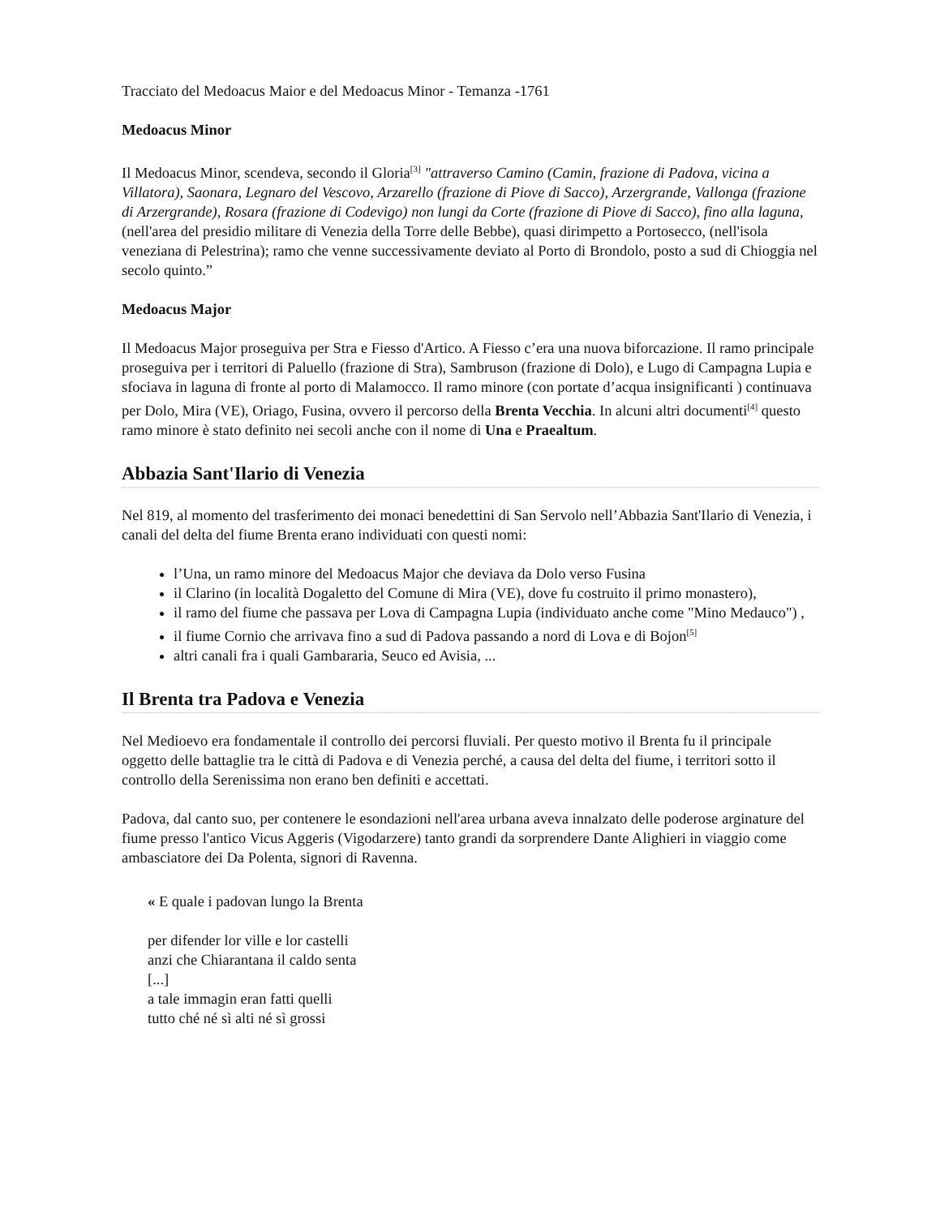Tracciato del Medoacus Maior e del Medoacus Minor - Temanza -1761
Medoacus Minor
Il Medoacus Minor, scendeva, secondo il Gloria<sup>[3]</sup> "attraverso Camino (Camin, frazione di Padova, vicina a Villatora), Saonara, Legnaro del Vescovo, Arzarello (frazione di Piove di Sacco), Arzergrande, Vallonga (frazione di Arzergrande), Rosara (frazione di Codevigo) non lungi da Corte (frazione di Piove di Sacco), fino alla laguna, (nell'area del presidio militare di Venezia della Torre delle Bebbe), quasi dirimpetto a Portosecco, (nell'isola veneziana di Pelestrina); ramo che venne successivamente deviato al Porto di Brondolo, posto a sud di Chioggia nel secolo quinto.”
Medoacus Major
Il Medoacus Major proseguiva per Stra e Fiesso d'Artico. A Fiesso c’era una nuova biforcazione. Il ramo principale proseguiva per i territori di Paluello (frazione di Stra), Sambruson (frazione di Dolo), e Lugo di Campagna Lupia e sfociava in laguna di fronte al porto di Malamocco. Il ramo minore (con portate d’acqua insignificanti ) continuava per Dolo, Mira (VE), Oriago, Fusina, ovvero il percorso della Brenta Vecchia. In alcuni altri documenti<sup>[4]</sup> questo ramo minore è stato definito nei secoli anche con il nome di Una e Praealtum.
Abbazia Sant'Ilario di Venezia
Nel 819, al momento del trasferimento dei monaci benedettini di San Servolo nell’Abbazia Sant'Ilario di Venezia, i canali del delta del fiume Brenta erano individuati con questi nomi:
l’Una, un ramo minore del Medoacus Major che deviava da Dolo verso Fusina
il Clarino (in località Dogaletto del Comune di Mira (VE), dove fu costruito il primo monastero),
il ramo del fiume che passava per Lova di Campagna Lupia (individuato anche come "Mino Medauco") ,
il fiume Cornio che arrivava fino a sud di Padova passando a nord di Lova e di Bojon<sup>[5]</sup>
altri canali fra i quali Gambararia, Seuco ed Avisia, ...
Il Brenta tra Padova e Venezia
Nel Medioevo era fondamentale il controllo dei percorsi fluviali. Per questo motivo il Brenta fu il principale oggetto delle battaglie tra le città di Padova e di Venezia perché, a causa del delta del fiume, i territori sotto il controllo della Serenissima non erano ben definiti e accettati.
Padova, dal canto suo, per contenere le esondazioni nell'area urbana aveva innalzato delle poderose arginature del fiume presso l'antico Vicus Aggeris (Vigodarzere) tanto grandi da sorprendere Dante Alighieri in viaggio come ambasciatore dei Da Polenta, signori di Ravenna.
« E quale i padovan lungo la Brenta
per difender lor ville e lor castelli
anzi che Chiarantana il caldo senta
[...]
a tale immagin eran fatti quelli
tutto ché né sì alti né sì grossi